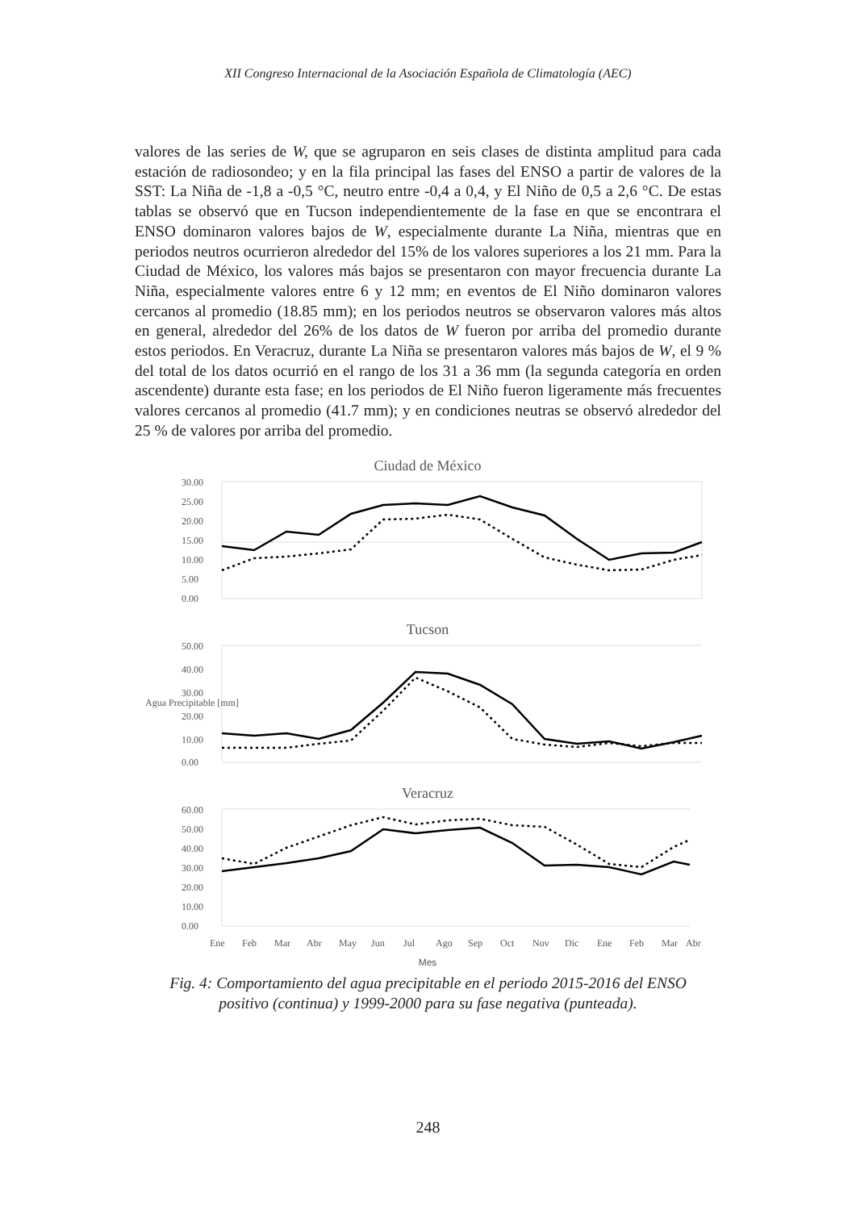XII Congreso Internacional de la Asociación Española de Climatología (AEC)
valores de las series de W, que se agruparon en seis clases de distinta amplitud para cada estación de radiosondeo; y en la fila principal las fases del ENSO a partir de valores de la SST: La Niña de -1,8 a -0,5 °C, neutro entre -0,4 a 0,4, y El Niño de 0,5 a 2,6 °C. De estas tablas se observó que en Tucson independientemente de la fase en que se encontrara el ENSO dominaron valores bajos de W, especialmente durante La Niña, mientras que en periodos neutros ocurrieron alrededor del 15% de los valores superiores a los 21 mm. Para la Ciudad de México, los valores más bajos se presentaron con mayor frecuencia durante La Niña, especialmente valores entre 6 y 12 mm; en eventos de El Niño dominaron valores cercanos al promedio (18.85 mm); en los periodos neutros se observaron valores más altos en general, alrededor del 26% de los datos de W fueron por arriba del promedio durante estos periodos. En Veracruz, durante La Niña se presentaron valores más bajos de W, el 9 % del total de los datos ocurrió en el rango de los 31 a 36 mm (la segunda categoría en orden ascendente) durante esta fase; en los periodos de El Niño fueron ligeramente más frecuentes valores cercanos al promedio (41.7 mm); y en condiciones neutras se observó alrededor del 25 % de valores por arriba del promedio.
Ciudad de México
30.00
25.00
20.00
15.00
10.00
5.00
0.00
Tucson
Agua Precipitable [mm]
50.00
40.00
30.00
20.00
10.00
0.00
Veracruz
60.00
50.00
40.00
30.00
20.00
10.00
0.00
Ene
Feb
Mar
Abr
May
Jun
Jul
Ago
Sep
Oct
Nov
Dic
Ene
Feb
Mar
Abr
Mes
Fig. 4: Comportamiento del agua precipitable en el periodo 2015-2016 del ENSO
positivo (continua) y 1999-2000 para su fase negativa (punteada).
248